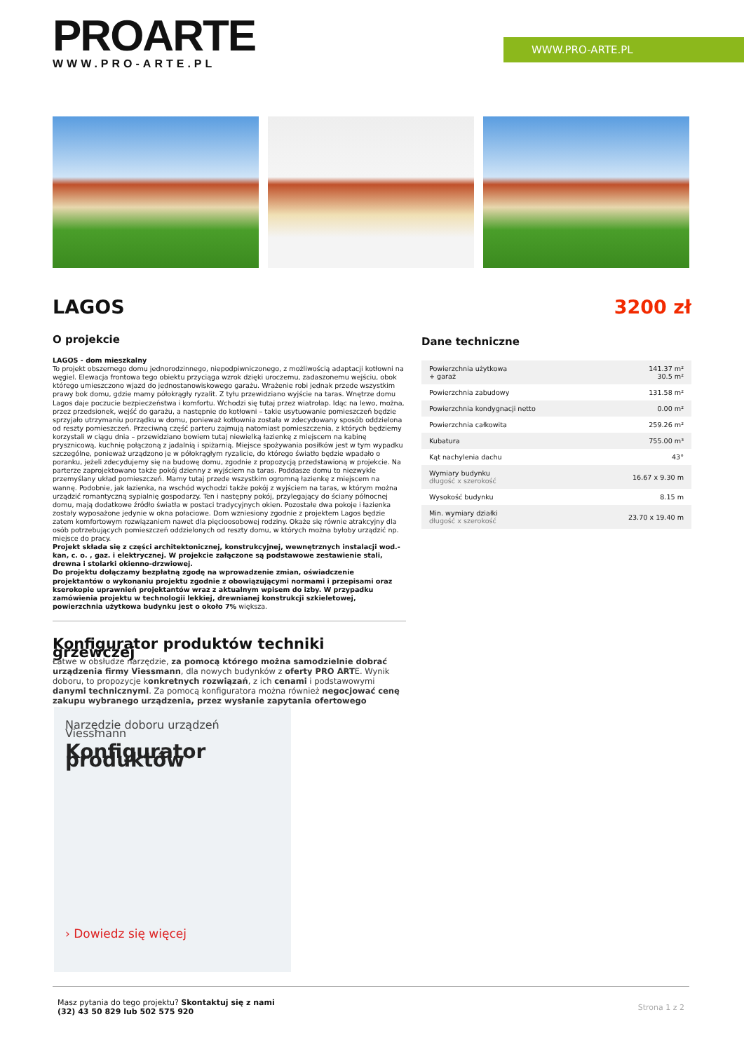PROARTE
WWW.PRO-ARTE.PL
WWW.PRO-ARTE.PL
LAGOS 3200 zł
O projekcie
LAGOS - dom mieszkalny
To projekt obszernego domu jednorodzinnego, niepodpiwniczonego, z możliwością adaptacji kotłowni na węgiel. Elewacja frontowa tego obiektu przyciąga wzrok dzięki uroczemu, zadaszonemu wejściu, obok którego umieszczono wjazd do jednostanowiskowego garażu. Wrażenie robi jednak przede wszystkim prawy bok domu, gdzie mamy półokrągły ryzalit. Z tyłu przewidziano wyjście na taras. Wnętrze domu Lagos daje poczucie bezpieczeństwa i komfortu. Wchodzi się tutaj przez wiatrołap. Idąc na lewo, można, przez przedsionek, wejść do garażu, a następnie do kotłowni – takie usytuowanie pomieszczeń będzie sprzyjało utrzymaniu porządku w domu, ponieważ kotłownia została w zdecydowany sposób oddzielona od reszty pomieszczeń. Przeciwną część parteru zajmują natomiast pomieszczenia, z których będziemy korzystali w ciągu dnia – przewidziano bowiem tutaj niewielką łazienkę z miejscem na kabinę prysznicową, kuchnię połączoną z jadalnią i spiżarnią. Miejsce spożywania posiłków jest w tym wypadku szczególne, ponieważ urządzono je w półokrągłym ryzalicie, do którego światło będzie wpadało o poranku, jeżeli zdecydujemy się na budowę domu, zgodnie z propozycją przedstawioną w projekcie. Na parterze zaprojektowano także pokój dzienny z wyjściem na taras. Poddasze domu to niezwykle przemyślany układ pomieszczeń. Mamy tutaj przede wszystkim ogromną łazienkę z miejscem na wannę. Podobnie, jak łazienka, na wschód wychodzi także pokój z wyjściem na taras, w którym można urządzić romantyczną sypialnię gospodarzy. Ten i następny pokój, przylegający do ściany północnej domu, mają dodatkowe źródło światła w postaci tradycyjnych okien. Pozostałe dwa pokoje i łazienka zostały wyposażone jedynie w okna połaciowe. Dom wzniesiony zgodnie z projektem Lagos będzie zatem komfortowym rozwiązaniem nawet dla pięcioosobowej rodziny. Okaże się równie atrakcyjny dla osób potrzebujących pomieszczeń oddzielonych od reszty domu, w których można byłoby urządzić np. miejsce do pracy.
Projekt składa się z części architektonicznej, konstrukcyjnej, wewnętrznych instalacji wod.-kan, c. o. , gaz. i elektrycznej. W projekcie załączone są podstawowe zestawienie stali, drewna i stolarki okienno-drzwiowej.
Do projektu dołączamy bezpłatną zgodę na wprowadzenie zmian, oświadczenie projektantów o wykonaniu projektu zgodnie z obowiązującymi normami i przepisami oraz kserokopie uprawnień projektantów wraz z aktualnym wpisem do izby. W przypadku zamówienia projektu w technologii lekkiej, drewnianej konstrukcji szkieletowej, powierzchnia użytkowa budynku jest o około 7% większa.
Konfigurator produktów techniki grzewczej
Łatwe w obsłudze narzędzie, za pomocą którego można samodzielnie dobrać urządzenia firmy Viessmann, dla nowych budynków z oferty PRO ARTE. Wynik doboru, to propozycje konkretnych rozwiązań, z ich cenami i podstawowymi danymi technicznymi. Za pomocą konfiguratora można również negocjować cenę zakupu wybranego urządzenia, przez wysłanie zapytania ofertowego
Narzędzie doboru urządzeń Viessmann
Konfigurator produktów
› Dowiedz się więcej
Dane techniczne
| Powierzchnia użytkowa + garaż | 141.37 m² 30.5 m² |
| Powierzchnia zabudowy | 131.58 m² |
| Powierzchnia kondygnacji netto | 0.00 m² |
| Powierzchnia całkowita | 259.26 m² |
| Kubatura | 755.00 m³ |
| Kąt nachylenia dachu | 43° |
| Wymiary budynku długość x szerokość | 16.67 x 9.30 m |
| Wysokość budynku | 8.15 m |
| Min. wymiary działki długość x szerokość | 23.70 x 19.40 m |
Masz pytania do tego projektu? Skontaktuj się z nami
(32) 43 50 829 lub 502 575 920
Strona 1 z 2